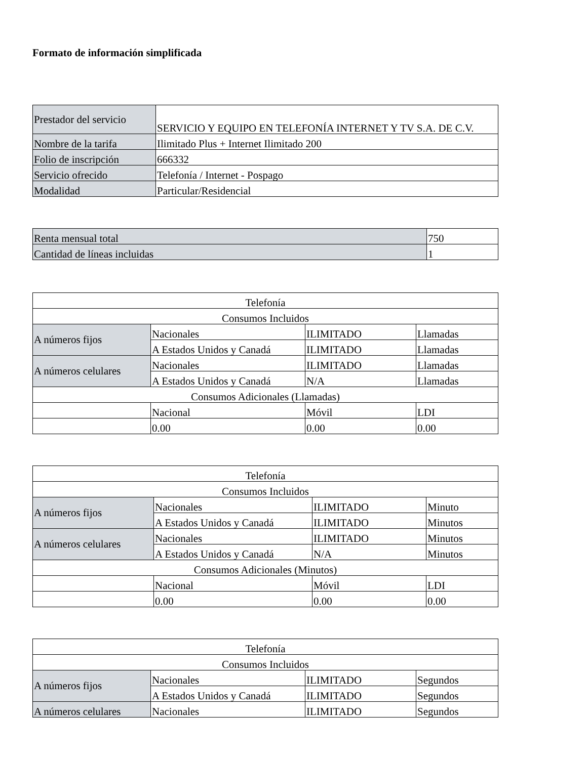Formato de información simplificada
| Prestador del servicio | SERVICIO Y EQUIPO EN TELEFONÍA INTERNET Y TV S.A. DE C.V. |
| Nombre de la tarifa | Ilimitado Plus + Internet Ilimitado 200 |
| Folio de inscripción | 666332 |
| Servicio ofrecido | Telefonía / Internet - Pospago |
| Modalidad | Particular/Residencial |
| Renta mensual total | 750 |
| Cantidad de líneas incluidas | 1 |
| Telefonía | | | |
| Consumos Incluidos | | | |
| A números fijos | Nacionales | ILIMITADO | Llamadas |
| | A Estados Unidos y Canadá | ILIMITADO | Llamadas |
| A números celulares | Nacionales | ILIMITADO | Llamadas |
| | A Estados Unidos y Canadá | N/A | Llamadas |
| Consumos Adicionales (Llamadas) | | | |
| | Nacional | Móvil | LDI |
| | 0.00 | 0.00 | 0.00 |
| Telefonía | | | |
| Consumos Incluidos | | | |
| A números fijos | Nacionales | ILIMITADO | Minuto |
| | A Estados Unidos y Canadá | ILIMITADO | Minutos |
| A números celulares | Nacionales | ILIMITADO | Minutos |
| | A Estados Unidos y Canadá | N/A | Minutos |
| Consumos Adicionales (Minutos) | | | |
| | Nacional | Móvil | LDI |
| | 0.00 | 0.00 | 0.00 |
| Telefonía | | | |
| Consumos Incluidos | | | |
| A números fijos | Nacionales | ILIMITADO | Segundos |
| | A Estados Unidos y Canadá | ILIMITADO | Segundos |
| A números celulares | Nacionales | ILIMITADO | Segundos |